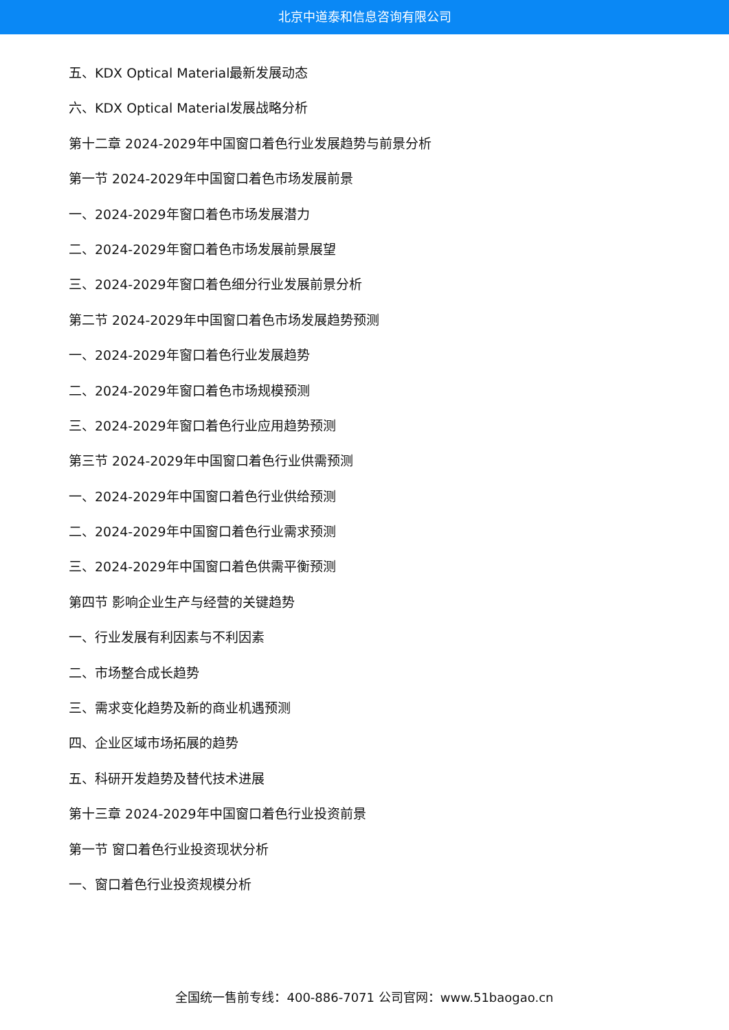北京中道泰和信息咨询有限公司
五、KDX Optical Material最新发展动态
六、KDX Optical Material发展战略分析
第十二章 2024-2029年中国窗口着色行业发展趋势与前景分析
第一节 2024-2029年中国窗口着色市场发展前景
一、2024-2029年窗口着色市场发展潜力
二、2024-2029年窗口着色市场发展前景展望
三、2024-2029年窗口着色细分行业发展前景分析
第二节 2024-2029年中国窗口着色市场发展趋势预测
一、2024-2029年窗口着色行业发展趋势
二、2024-2029年窗口着色市场规模预测
三、2024-2029年窗口着色行业应用趋势预测
第三节 2024-2029年中国窗口着色行业供需预测
一、2024-2029年中国窗口着色行业供给预测
二、2024-2029年中国窗口着色行业需求预测
三、2024-2029年中国窗口着色供需平衡预测
第四节 影响企业生产与经营的关键趋势
一、行业发展有利因素与不利因素
二、市场整合成长趋势
三、需求变化趋势及新的商业机遇预测
四、企业区域市场拓展的趋势
五、科研开发趋势及替代技术进展
第十三章 2024-2029年中国窗口着色行业投资前景
第一节 窗口着色行业投资现状分析
一、窗口着色行业投资规模分析
全国统一售前专线：400-886-7071 公司官网：www.51baogao.cn